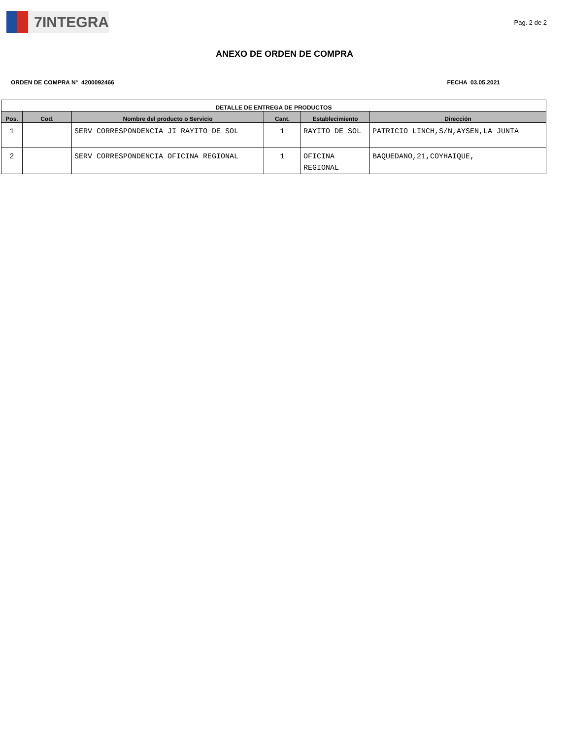7INTEGRA
Pag. 2 de 2
ANEXO DE ORDEN DE COMPRA
ORDEN DE COMPRA N° 4200092466 FECHA 03.05.2021
| DETALLE DE ENTREGA DE PRODUCTOS | | | | | |
| --- | --- | --- | --- | --- | --- |
| Pos. | Cod. | Nombre del producto o Servicio | Cant. | Establecimiento | Dirección |
| 1 | | SERV CORRESPONDENCIA JI RAYITO DE SOL | 1 | RAYITO DE SOL | PATRICIO LINCH,S/N,AYSEN,LA JUNTA |
| 2 | | SERV CORRESPONDENCIA OFICINA REGIONAL | 1 | OFICINA REGIONAL | BAQUEDANO,21,COYHAIQUE, |